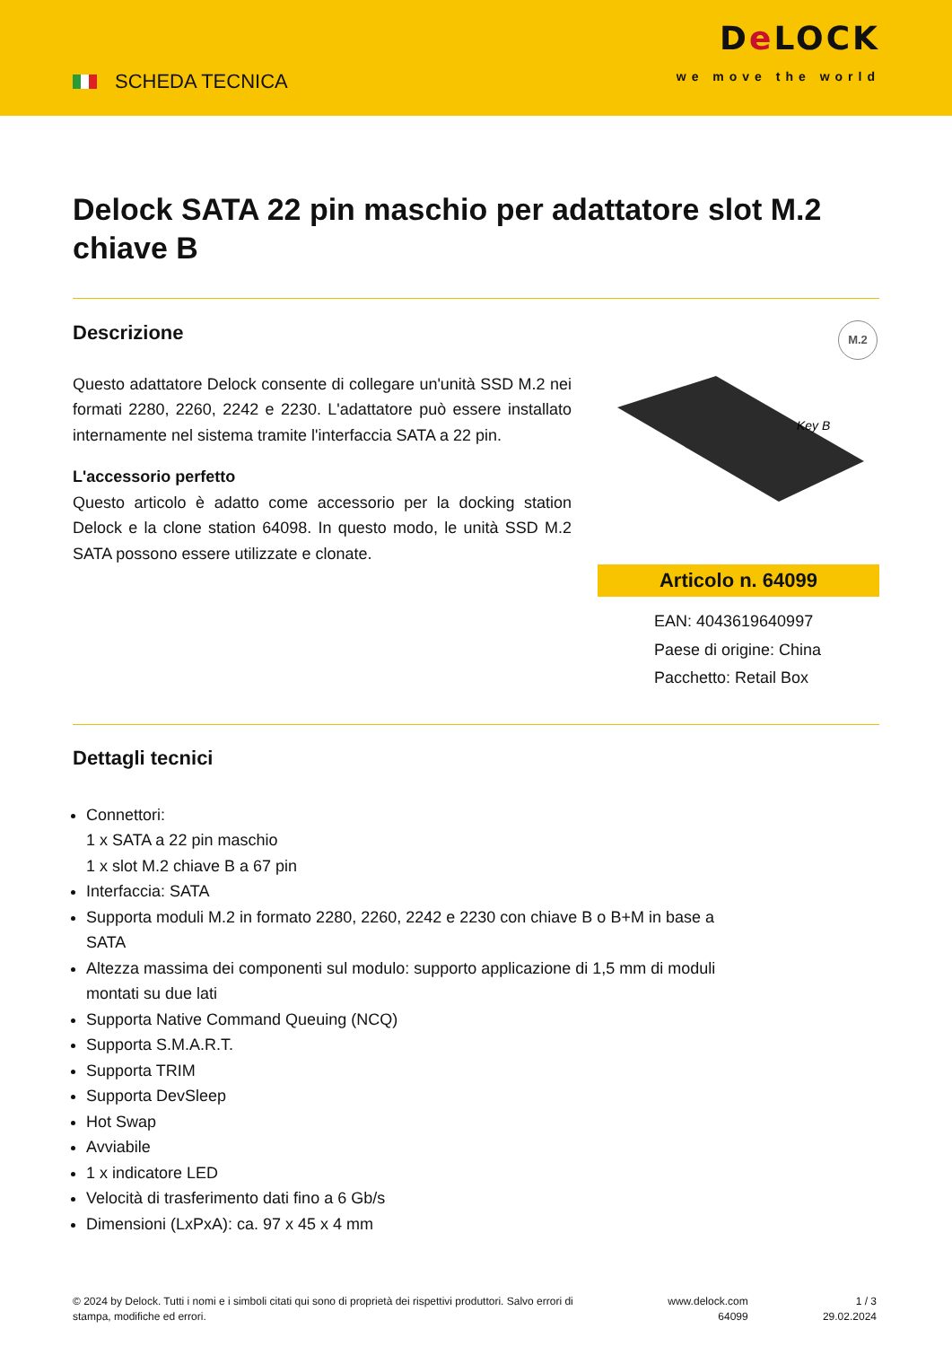SCHEDA TECNICA
De LOCK
we move the world
Delock SATA 22 pin maschio per adattatore slot M.2 chiave B
Descrizione
Questo adattatore Delock consente di collegare un'unità SSD M.2 nei formati 2280, 2260, 2242 e 2230. L'adattatore può essere installato internamente nel sistema tramite l'interfaccia SATA a 22 pin.
L'accessorio perfetto
Questo articolo è adatto come accessorio per la docking station Delock e la clone station 64098. In questo modo, le unità SSD M.2 SATA possono essere utilizzate e clonate.
M.2
Key B
Articolo n. 64099
EAN: 4043619640997
Paese di origine: China
Pacchetto: Retail Box
Dettagli tecnici
Connettori:
1 x SATA a 22 pin maschio
1 x slot M.2 chiave B a 67 pin
Interfaccia: SATA
Supporta moduli M.2 in formato 2280, 2260, 2242 e 2230 con chiave B o B+M in base a SATA
Altezza massima dei componenti sul modulo: supporto applicazione di 1,5 mm di moduli montati su due lati
Supporta Native Command Queuing (NCQ)
Supporta S.M.A.R.T.
Supporta TRIM
Supporta DevSleep
Hot Swap
Avviabile
1 x indicatore LED
Velocità di trasferimento dati fino a 6 Gb/s
Dimensioni (LxPxA): ca. 97 x 45 x 4 mm
© 2024 by Delock. Tutti i nomi e i simboli citati qui sono di proprietà dei rispettivi produttori. Salvo errori di stampa, modifiche ed errori.
www.delock.com
64099
1 / 3
29.02.2024